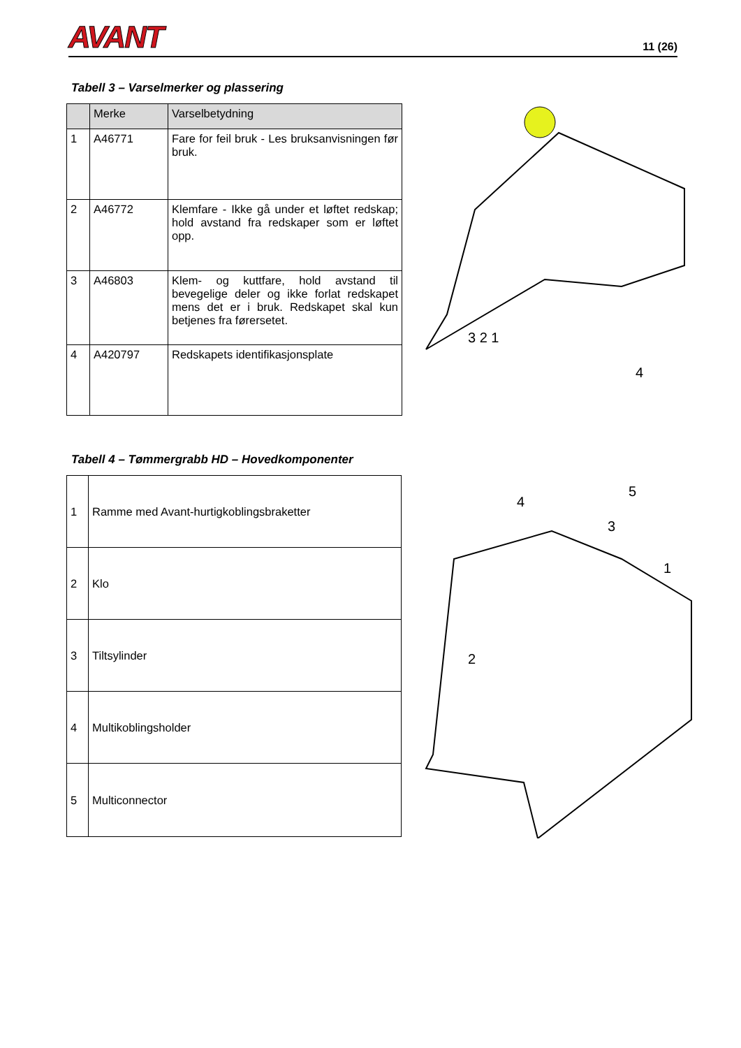AVANT 11 (26)
Tabell 3 – Varselmerker og plassering
| | Merke | Varselbetydning |
| --- | --- | --- |
| 1 | A46771 | Fare for feil bruk - Les bruksanvisningen før bruk. |
| 2 | A46772 | Klemfare - Ikke gå under et løftet redskap; hold avstand fra redskaper som er løftet opp. |
| 3 | A46803 | Klem- og kuttfare, hold avstand til bevegelige deler og ikke forlat redskapet mens det er i bruk. Redskapet skal kun betjenes fra førersetet. |
| 4 | A420797 | Redskapets identifikasjonsplate |
3 2 1
4
Tabell 4 – Tømmergrabb HD – Hovedkomponenter
| 1 | Ramme med Avant-hurtigkoblingsbraketter |
| 2 | Klo |
| 3 | Tiltsylinder |
| 4 | Multikoblingsholder |
| 5 | Multiconnector |
4
5
3
1
2